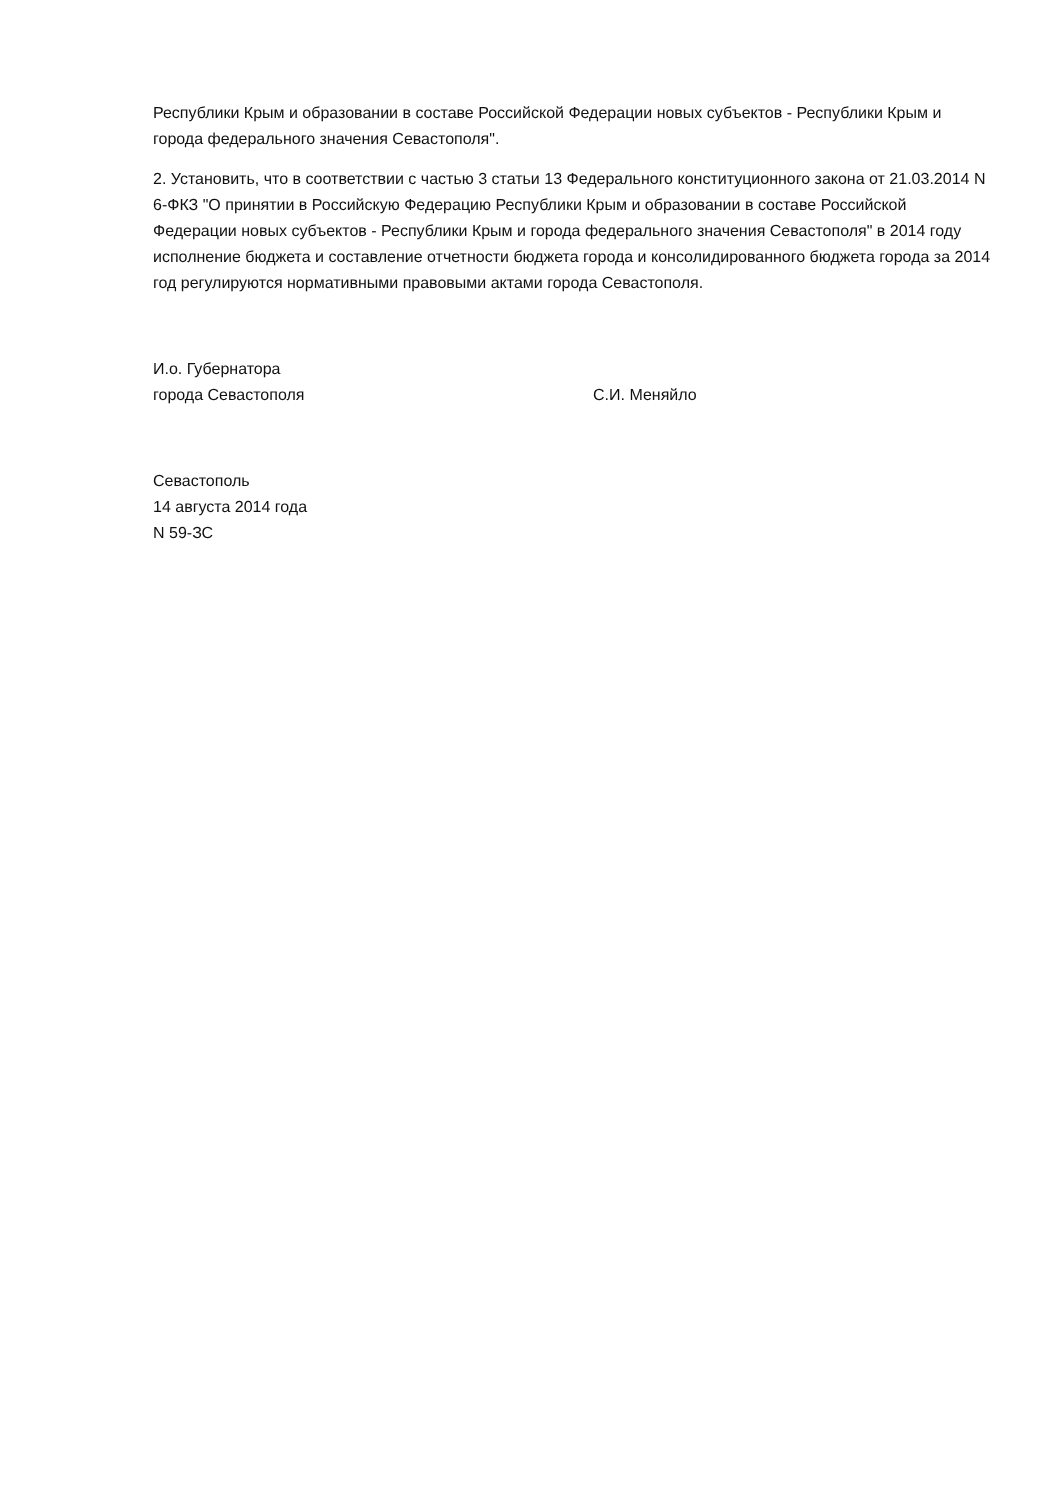Республики Крым и образовании в составе Российской Федерации новых субъектов - Республики Крым и города федерального значения Севастополя".
2. Установить, что в соответствии с частью 3 статьи 13 Федерального конституционного закона от 21.03.2014 N 6-ФКЗ "О принятии в Российскую Федерацию Республики Крым и образовании в составе Российской Федерации новых субъектов - Республики Крым и города федерального значения Севастополя" в 2014 году исполнение бюджета и составление отчетности бюджета города и консолидированного бюджета города за 2014 год регулируются нормативными правовыми актами города Севастополя.
И.о. Губернатора
города Севастополя
С.И. Меняйло
Севастополь
14 августа 2014 года
N 59-ЗС